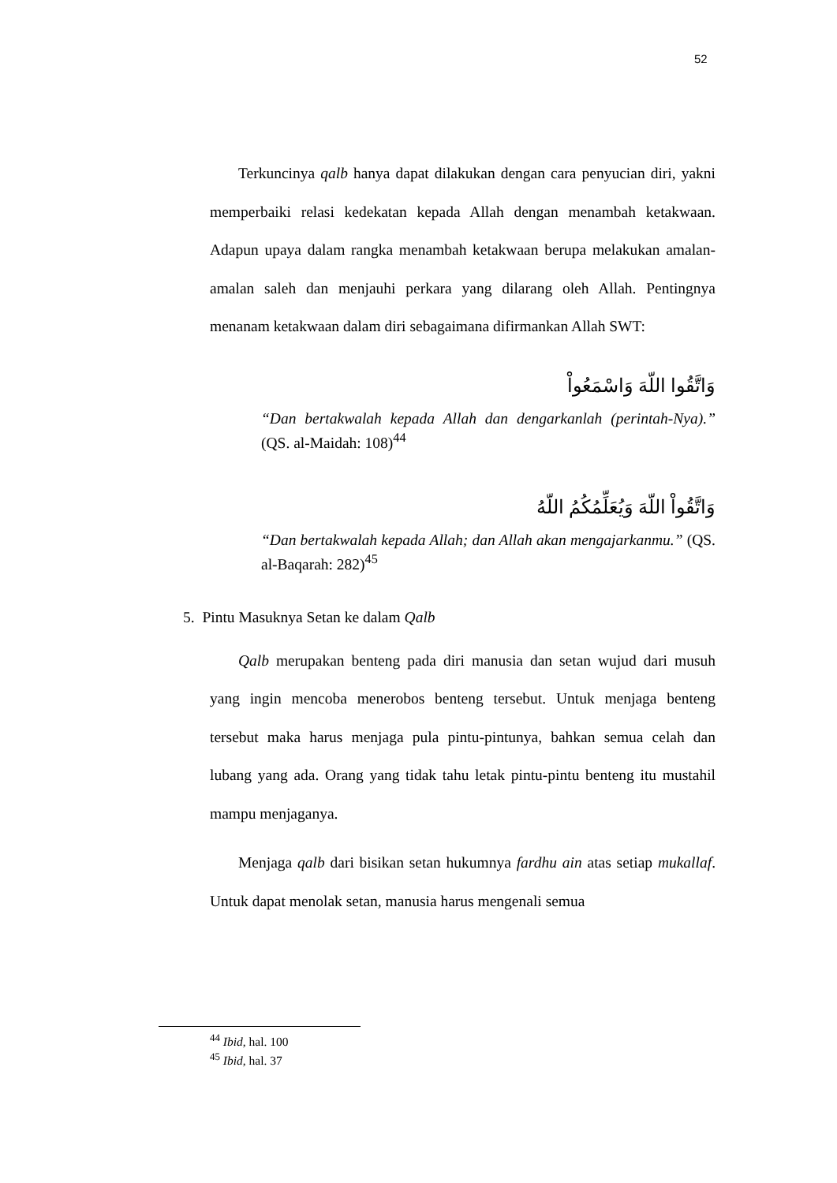52
Terkuncinya qalb hanya dapat dilakukan dengan cara penyucian diri, yakni memperbaiki relasi kedekatan kepada Allah dengan menambah ketakwaan. Adapun upaya dalam rangka menambah ketakwaan berupa melakukan amalan-amalan saleh dan menjauhi perkara yang dilarang oleh Allah. Pentingnya menanam ketakwaan dalam diri sebagaimana difirmankan Allah SWT:
وَاتَّقُوا اللّهَ وَاسْمَعُواْ
“Dan bertakwalah kepada Allah dan dengarkanlah (perintah-Nya).” (QS. al-Maidah: 108)<sup>44</sup>
وَاتَّقُواْ اللّهَ وَيُعَلِّمُكُمُ اللّهُ
“Dan bertakwalah kepada Allah; dan Allah akan mengajarkanmu.” (QS. al-Baqarah: 282)<sup>45</sup>
5. Pintu Masuknya Setan ke dalam Qalb
Qalb merupakan benteng pada diri manusia dan setan wujud dari musuh yang ingin mencoba menerobos benteng tersebut. Untuk menjaga benteng tersebut maka harus menjaga pula pintu-pintunya, bahkan semua celah dan lubang yang ada. Orang yang tidak tahu letak pintu-pintu benteng itu mustahil mampu menjaganya.
Menjaga qalb dari bisikan setan hukumnya fardhu ain atas setiap mukallaf. Untuk dapat menolak setan, manusia harus mengenali semua
<sup>44</sup> Ibid, hal. 100
<sup>45</sup> Ibid, hal. 37